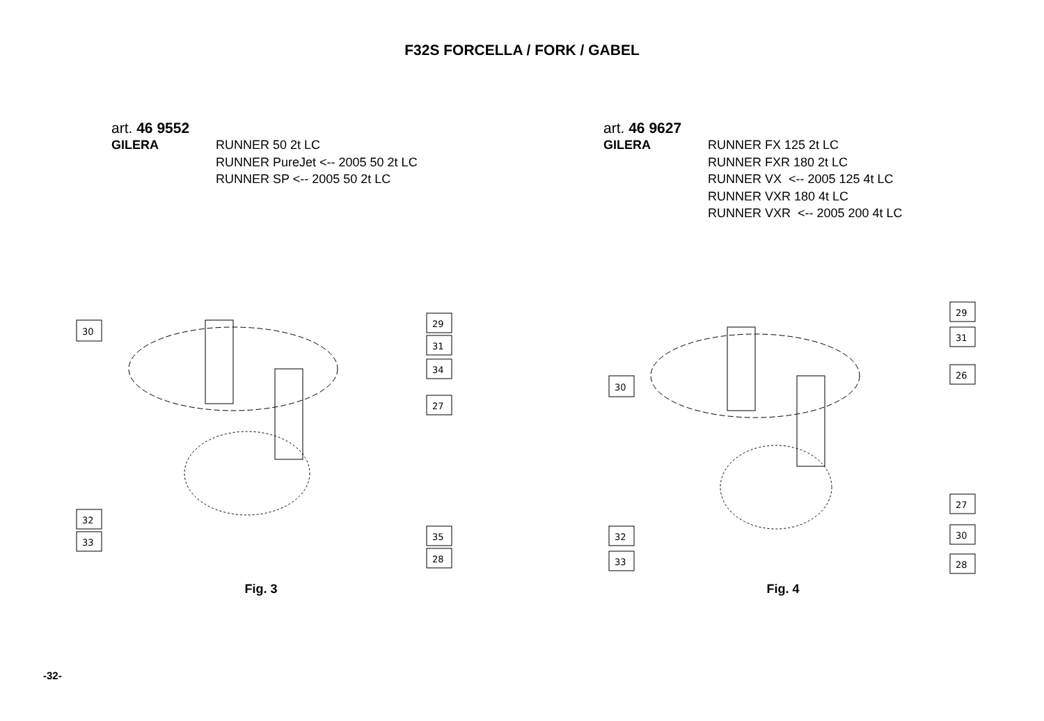F32S FORCELLA / FORK / GABEL
art. 46 9552
GILERA RUNNER 50 2t LC
RUNNER PureJet <-- 2005 50 2t LC
RUNNER SP <-- 2005 50 2t LC
art. 46 9627
GILERA RUNNER FX 125 2t LC
RUNNER FXR 180 2t LC
RUNNER VX <-- 2005 125 4t LC
RUNNER VXR 180 4t LC
RUNNER VXR <-- 2005 200 4t LC
30
29
31
34
27
32
33
35
28
Fig. 3
30
29
31
26
27
30
32
33
28
Fig. 4
-32-